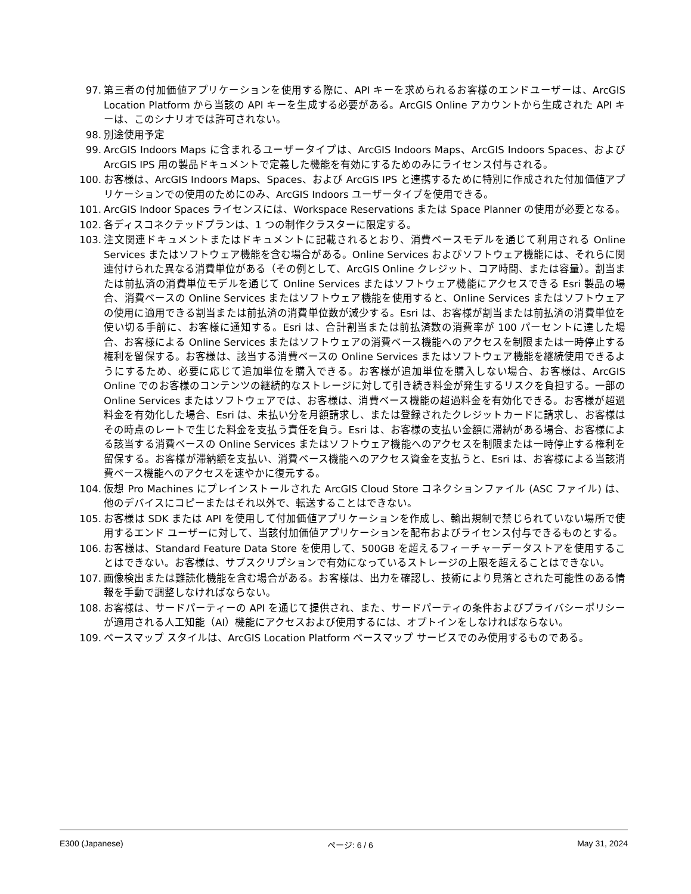97. 第三者の付加価値アプリケーションを使用する際に、API キーを求められるお客様のエンドユーザーは、ArcGIS Location Platform から当該の API キーを生成する必要がある。ArcGIS Online アカウントから生成された API キーは、このシナリオでは許可されない。
98. 別途使用予定
99. ArcGIS Indoors Maps に含まれるユーザータイプは、ArcGIS Indoors Maps、ArcGIS Indoors Spaces、および ArcGIS IPS 用の製品ドキュメントで定義した機能を有効にするためのみにライセンス付与される。
100. お客様は、ArcGIS Indoors Maps、Spaces、および ArcGIS IPS と連携するために特別に作成された付加価値アプリケーションでの使用のためにのみ、ArcGIS Indoors ユーザータイプを使用できる。
101. ArcGIS Indoor Spaces ライセンスには、Workspace Reservations または Space Planner の使用が必要となる。
102. 各ディスコネクテッドプランは、1 つの制作クラスターに限定する。
103. 注文関連ドキュメントまたはドキュメントに記載されるとおり、消費ベースモデルを通じて利用される Online Services またはソフトウェア機能を含む場合がある。Online Services およびソフトウェア機能には、それらに関連付けられた異なる消費単位がある（その例として、ArcGIS Online クレジット、コア時間、または容量）。割当または前払済の消費単位モデルを通じて Online Services またはソフトウェア機能にアクセスできる Esri 製品の場合、消費ベースの Online Services またはソフトウェア機能を使用すると、Online Services またはソフトウェアの使用に適用できる割当または前払済の消費単位数が減少する。Esri は、お客様が割当または前払済の消費単位を使い切る手前に、お客様に通知する。Esri は、合計割当または前払済数の消費率が 100 パーセントに達した場合、お客様による Online Services またはソフトウェアの消費ベース機能へのアクセスを制限または一時停止する権利を留保する。お客様は、該当する消費ベースの Online Services またはソフトウェア機能を継続使用できるようにするため、必要に応じて追加単位を購入できる。お客様が追加単位を購入しない場合、お客様は、ArcGIS Online でのお客様のコンテンツの継続的なストレージに対して引き続き料金が発生するリスクを負担する。一部の Online Services またはソフトウェアでは、お客様は、消費ベース機能の超過料金を有効化できる。お客様が超過料金を有効化した場合、Esri は、未払い分を月額請求し、または登録されたクレジットカードに請求し、お客様はその時点のレートで生じた料金を支払う責任を負う。Esri は、お客様の支払い金額に滞納がある場合、お客様による該当する消費ベースの Online Services またはソフトウェア機能へのアクセスを制限または一時停止する権利を留保する。お客様が滞納額を支払い、消費ベース機能へのアクセス資金を支払うと、Esri は、お客様による当該消費ベース機能へのアクセスを速やかに復元する。
104. 仮想 Pro Machines にプレインストールされた ArcGIS Cloud Store コネクションファイル (ASC ファイル) は、他のデバイスにコピーまたはそれ以外で、転送することはできない。
105. お客様は SDK または API を使用して付加価値アプリケーションを作成し、輸出規制で禁じられていない場所で使用するエンド ユーザーに対して、当該付加価値アプリケーションを配布およびライセンス付与できるものとする。
106. お客様は、Standard Feature Data Store を使用して、500GB を超えるフィーチャーデータストアを使用することはできない。お客様は、サブスクリプションで有効になっているストレージの上限を超えることはできない。
107. 画像検出または難読化機能を含む場合がある。お客様は、出力を確認し、技術により見落とされた可能性のある情報を手動で調整しなければならない。
108. お客様は、サードパーティーの API を通じて提供され、また、サードパーティの条件およびプライバシーポリシーが適用される人工知能（AI）機能にアクセスおよび使用するには、オプトインをしなければならない。
109. ベースマップ スタイルは、ArcGIS Location Platform ベースマップ サービスでのみ使用するものである。
E300 (Japanese) ページ: 6 / 6 May 31, 2024